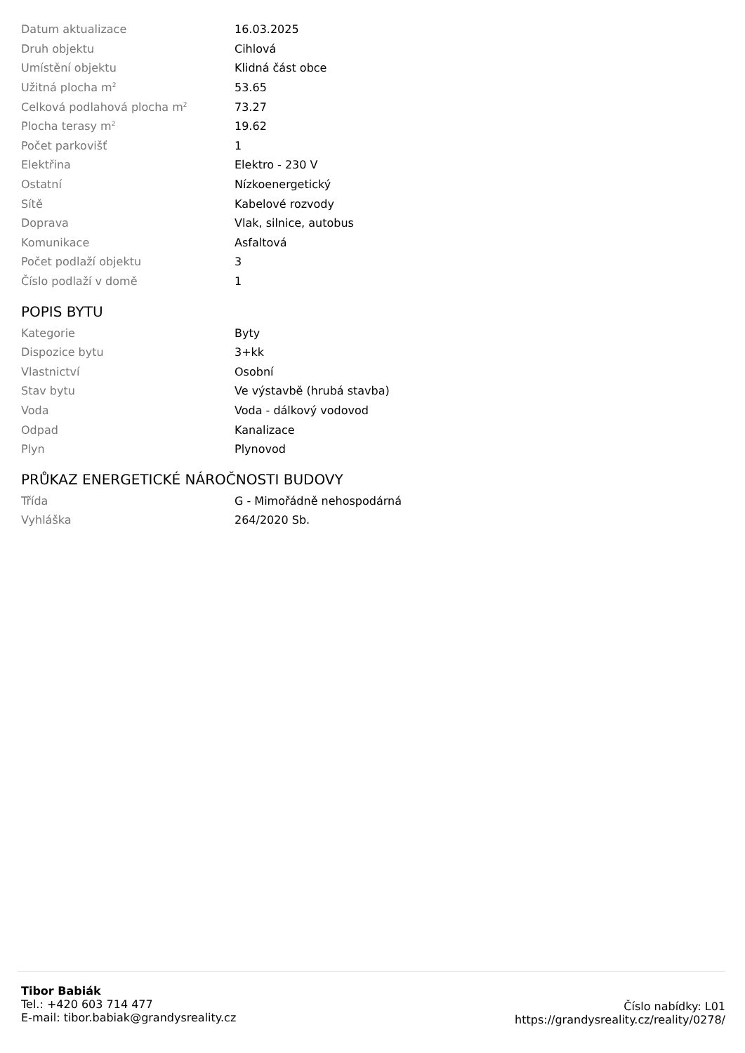| Datum aktualizace | 16.03.2025 |
| Druh objektu | Cihlová |
| Umístění objektu | Klidná část obce |
| Užitná plocha m<sup>2</sup> | 53.65 |
| Celková podlahová plocha m<sup>2</sup> | 73.27 |
| Plocha terasy m<sup>2</sup> | 19.62 |
| Počet parkovišť | 1 |
| Elektřina | Elektro - 230 V |
| Ostatní | Nízkoenergetický |
| Sítě | Kabelové rozvody |
| Doprava | Vlak, silnice, autobus |
| Komunikace | Asfaltová |
| Počet podlaží objektu | 3 |
| Číslo podlaží v domě | 1 |
POPIS BYTU
| Kategorie | Byty |
| Dispozice bytu | 3+kk |
| Vlastnictví | Osobní |
| Stav bytu | Ve výstavbě (hrubá stavba) |
| Voda | Voda - dálkový vodovod |
| Odpad | Kanalizace |
| Plyn | Plynovod |
PRŮKAZ ENERGETICKÉ NÁROČNOSTI BUDOVY
| Třída | G - Mimořádně nehospodárná |
| Vyhláška | 264/2020 Sb. |
Tibor Babiák
Tel.: +420 603 714 477
E-mail: tibor.babiak@grandysreality.cz
Číslo nabídky: L01
https://grandysreality.cz/reality/0278/